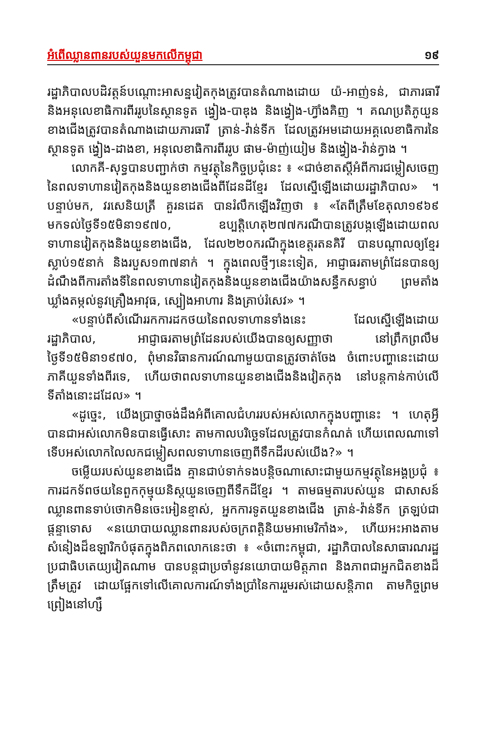អំពើឈ្លានពានរបស់យួនមកលើកម្ពុជា ១៩
រដ្ឋាភិបាលបដិវត្តន៍បណ្ដោះអាសន្នវៀតកុងត្រូវបានតំណាងដោយ យ៉-អាញ់ទន់, ជាភារធារី និងអនុលេខាធិការពីររូបនៃស្ថានទូត ង្វៀង-បាឌុង និងង្វៀង-ហ៊្វាំងគិញ ។ គណប្រតិភូយួនខាងជើងត្រូវបានតំណាងដោយភារធារី ត្រាន់-វ៉ាន់ទីក ដែលត្រូវអមដោយអគ្គលេខាធិការនៃស្ថានទូត ង្វៀង-ដាងខា, អនុលេខាធិការពីររូប ផាម-ម៉ាញ់យៀម និងង្វៀង-វ៉ាន់ក្វាង ។
លោកគី-សុទ្ធបានបញ្ជាក់ថា កម្មវត្ថុនៃកិច្ចប្រជុំនេះ ៖ «ជាច់ខាតស្ដីអំពីការជម្លៀសចេញនៃពលទាហានវៀតកុងនិងយួនខាងជើងពីដែនដីខ្មែរ ដែលស្នើឡើងដោយរដ្ឋាភិបាល» ។ បន្ទាប់មក, វរសេនិយត្រី គួរនដេត បានរំលឹកឡើងវិញថា ៖ «តែពីត្រឹមខែតុលា១៩៦៩ មកទល់ថ្ងៃទី១៥មិនា១៩៧០, ឧប្បត្តិហេតុ២៧៧ករណីបានត្រូវបង្កឡើងដោយពលទាហានវៀតកុងនិងយួនខាងជើង, ដែល២២០ករណីក្នុងខេត្តរតនគិរី បានបណ្ដាលឲ្យខ្មែរស្លាប់១៥នាក់ និងរបួស១៣៧នាក់ ។ ក្នុងពេលថ្មីៗនេះទៀត, អាជ្ញាធរតាមព្រំដែនបានឲ្យដំណឹងពីការតាំងទីនៃពលទាហានវៀតកុងនិងយួនខាងជើងយ៉ាងសន្ធឹកសន្ធាប់ ព្រមតាំងឃ្លាំងតម្កល់នូវគ្រឿងអាវុធ, ស្បៀងអាហារ និងគ្រាប់រំសេវ» ។
«បន្ទាប់ពីសំណើររកការដកថយនៃពលទាហានទាំងនេះ ដែលស្នើឡើងដោយរដ្ឋាភិបាល, អាជ្ញាធរតាមព្រំដែនរបស់យើងបានឲ្យសញ្ញាថា នៅព្រឹកព្រលឹមថ្ងៃទី១៥មិនា១៩៧០, ពុំមានវិធានការណ៍ណាមួយបានត្រូវចាត់ចែង ចំពោះបញ្ហានេះដោយភាគីយួនទាំងពីរទេ, ហើយថាពលទាហានយួនខាងជើងនិងវៀតកុង នៅបន្តកាន់កាប់លើទីតាំងនោះដដែល» ។
«ដូច្នេះ, យើងប្រាថ្នាចង់ដឹងអំពីគោលជំហររបស់អស់លោកក្នុងបញ្ហានេះ ។ ហេតុអ្វីបានជាអស់លោកមិនបានធ្វើសោះ តាមកាលបរិច្ឆេទដែលត្រូវបានកំណត់ ហើយពេលណាទៅ ទើបអស់លោកលៃលកជម្លៀសពលទាហានចេញពីទឹកដីរបស់យើង?» ។
ចម្លើយរបស់យួនខាងជើង គ្មានជាប់ទាក់ទងបន្តិចណាសោះជាមួយកម្មវត្ថុនៃអង្គប្រជុំ ៖ ការដកទ័ពថយនៃពួកកុម្មុយនិស្តយួនចេញពីទឹកដីខ្មែរ ។ តាមធម្មតារបស់យួន ជាសាសន៍ឈ្លានពានទាប់ថោកមិនចេះអៀនខ្មាស់, អ្នកការទូតយួនខាងជើង ត្រាន់-វ៉ាន់ទីក ត្រឡប់ជាផ្ដន្ទាទោស «នយោបាយឈ្លានពានរបស់ចក្រពត្តិនិយមអាមេរិកាំង», ហើយអះអាងតាមសំនៀងដ៏ឧឡារិកបំផុតក្នុងពិភពលោកនេះថា ៖ «ចំពោះកម្ពុជា, រដ្ឋាភិបាលនៃសាធារណរដ្ឋប្រជាធិបតេយ្យវៀតណាម បានបន្តជាប្រចាំនូវនយោបាយមិត្តភាព និងភាពជាអ្នកជិតខាងដ៏ត្រឹមត្រូវ ដោយផ្អែកទៅលើគោលការណ៍ទាំងប្រាំនៃការរួមរស់ដោយសន្តិភាព តាមកិច្ចព្រមព្រៀងនៅហ្សឺ